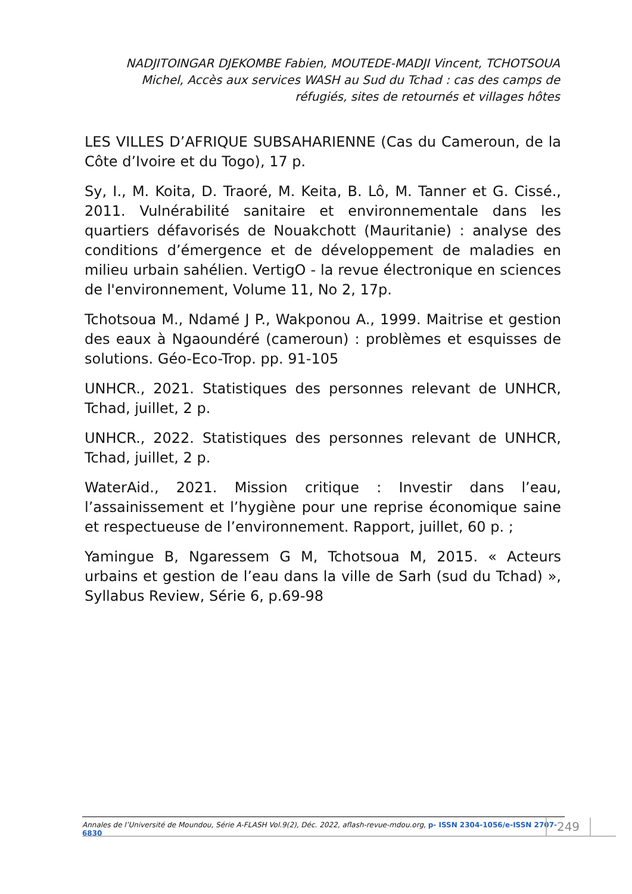NADJITOINGAR DJEKOMBE Fabien, MOUTEDE-MADJI Vincent, TCHOTSOUA Michel, Accès aux services WASH au Sud du Tchad : cas des camps de réfugiés, sites de retournés et villages hôtes
LES VILLES D’AFRIQUE SUBSAHARIENNE (Cas du Cameroun, de la Côte d’Ivoire et du Togo), 17 p.
Sy, I., M. Koita, D. Traoré, M. Keita, B. Lô, M. Tanner et G. Cissé., 2011. Vulnérabilité sanitaire et environnementale dans les quartiers défavorisés de Nouakchott (Mauritanie) : analyse des conditions d’émergence et de développement de maladies en milieu urbain sahélien. VertigO - la revue électronique en sciences de l'environnement, Volume 11, No 2, 17p.
Tchotsoua M., Ndamé J P., Wakponou A., 1999. Maitrise et gestion des eaux à Ngaoundéré (cameroun) : problèmes et esquisses de solutions. Géo-Eco-Trop. pp. 91-105
UNHCR., 2021. Statistiques des personnes relevant de UNHCR, Tchad, juillet, 2 p.
UNHCR., 2022. Statistiques des personnes relevant de UNHCR, Tchad, juillet, 2 p.
WaterAid., 2021. Mission critique : Investir dans l’eau, l’assainissement et l’hygiène pour une reprise économique saine et respectueuse de l’environnement. Rapport, juillet, 60 p. ;
Yamingue B, Ngaressem G M, Tchotsoua M, 2015. « Acteurs urbains et gestion de l’eau dans la ville de Sarh (sud du Tchad) », Syllabus Review, Série 6, p.69-98
Annales de l’Université de Moundou, Série A-FLASH Vol.9(2), Déc. 2022, aflash-revue-mdou.org, p- ISSN 2304-1056/e-ISSN 2707-6830
249